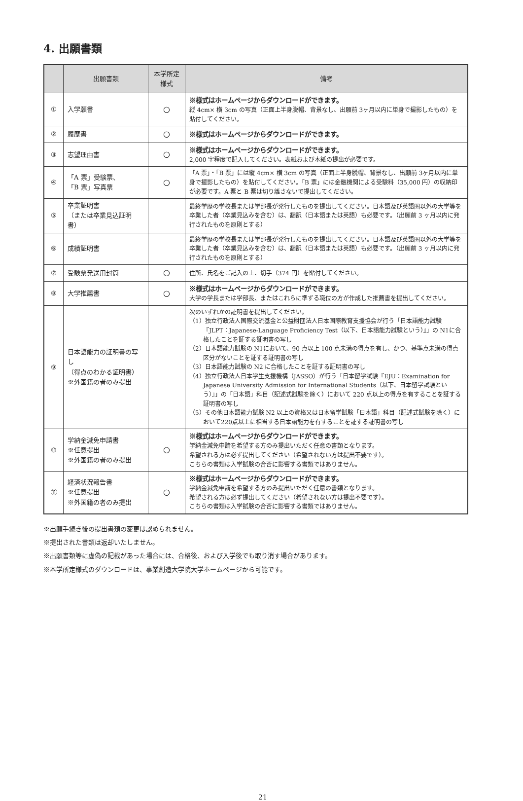4. 出願書類
| | 出願書類 | 本学所定 様式 | 備考 |
| --- | --- | --- | --- |
| ① | 入学願書 | ○ | ※様式はホームページからダウンロードができます。 縦 4cm× 横 3cm の写真（正面上半身脱帽、背景なし、出願前 3ヶ月以内に単身で撮影したもの）を貼付してください。 |
| ② | 履歴書 | ○ | ※様式はホームページからダウンロードができます。 |
| ③ | 志望理由書 | ○ | ※様式はホームページからダウンロードができます。 2,000 字程度で記入してください。表紙および本紙の提出が必要です。 |
| ④ | 「A 票」受験票、 「B 票」写真票 | ○ | 「A 票」・「B 票」には縦 4cm× 横 3cm の写真（正面上半身脱帽、背景なし、出願前 3ヶ月以内に単身で撮影したもの）を貼付してください。「B 票」には金融機関による受験料（35,000 円）の収納印が必要です。A 票と B 票は切り離さないで提出してください。 |
| ⑤ | 卒業証明書 （または卒業見込証明書） | | 最終学歴の学校長または学部長が発行したものを提出してください。日本語及び英語圏以外の大学等を卒業した者（卒業見込みを含む）は、翻訳（日本語または英語）も必要です。（出願前 3 ヶ月以内に発行されたものを原則とする） |
| ⑥ | 成績証明書 | | 最終学歴の学校長または学部長が発行したものを提出してください。日本語及び英語圏以外の大学等を卒業した者（卒業見込みを含む）は、翻訳（日本語または英語）も必要です。（出願前 3 ヶ月以内に発行されたものを原則とする） |
| ⑦ | 受験票発送用封筒 | ○ | 住所、氏名をご記入の上、切手（374 円）を貼付してください。 |
| ⑧ | 大学推薦書 | ○ | ※様式はホームページからダウンロードができます。 大学の学長または学部長、またはこれらに準ずる職位の方が作成した推薦書を提出してください。 |
| ⑨ | 日本語能力の証明書の写し （得点のわかる証明書） ※外国籍の者のみ提出 | | 次のいずれかの証明書を提出してください。 （1）独立行政法人国際交流基金と公益財団法人日本国際教育支援協会が行う「日本語能力試験『JLPT：Japanese-Language Proficiency Test（以下、日本語能力試験という）』」の N1に合格したことを証する証明書の写し （2）日本語能力試験の N1において、90 点以上 100 点未満の得点を有し、かつ、基準点未満の得点区分がないことを証する証明書の写し （3）日本語能力試験の N2 に合格したことを証する証明書の写し （4）独立行政法人日本学生支援機構（JASSO）が行う「日本留学試験『EJU：Examination for Japanese University Admission for International Students（以下、日本留学試験という）』」の「日本語」科目（記述式試験を除く）において 220 点以上の得点を有することを証する証明書の写し （5）その他日本語能力試験 N2 以上の資格又は日本留学試験「日本語」科目（記述式試験を除く）において220点以上に相当する日本語能力を有することを証する証明書の写し |
| ⑩ | 学納金減免申請書 ※任意提出 ※外国籍の者のみ提出 | ○ | ※様式はホームページからダウンロードができます。 学納金減免申請を希望する方のみ提出いただく任意の書類となります。 希望される方は必ず提出してください（希望されない方は提出不要です）。 こちらの書類は入学試験の合否に影響する書類ではありません。 |
| ⑪ | 経済状況報告書 ※任意提出 ※外国籍の者のみ提出 | ○ | ※様式はホームページからダウンロードができます。 学納金減免申請を希望する方のみ提出いただく任意の書類となります。 希望される方は必ず提出してください（希望されない方は提出不要です）。 こちらの書類は入学試験の合否に影響する書類ではありません。 |
※出願手続き後の提出書類の変更は認められません。
※提出された書類は返却いたしません。
※出願書類等に虚偽の記載があった場合には、合格後、および入学後でも取り消す場合があります。
※本学所定様式のダウンロードは、事業創造大学院大学ホームページから可能です。
21